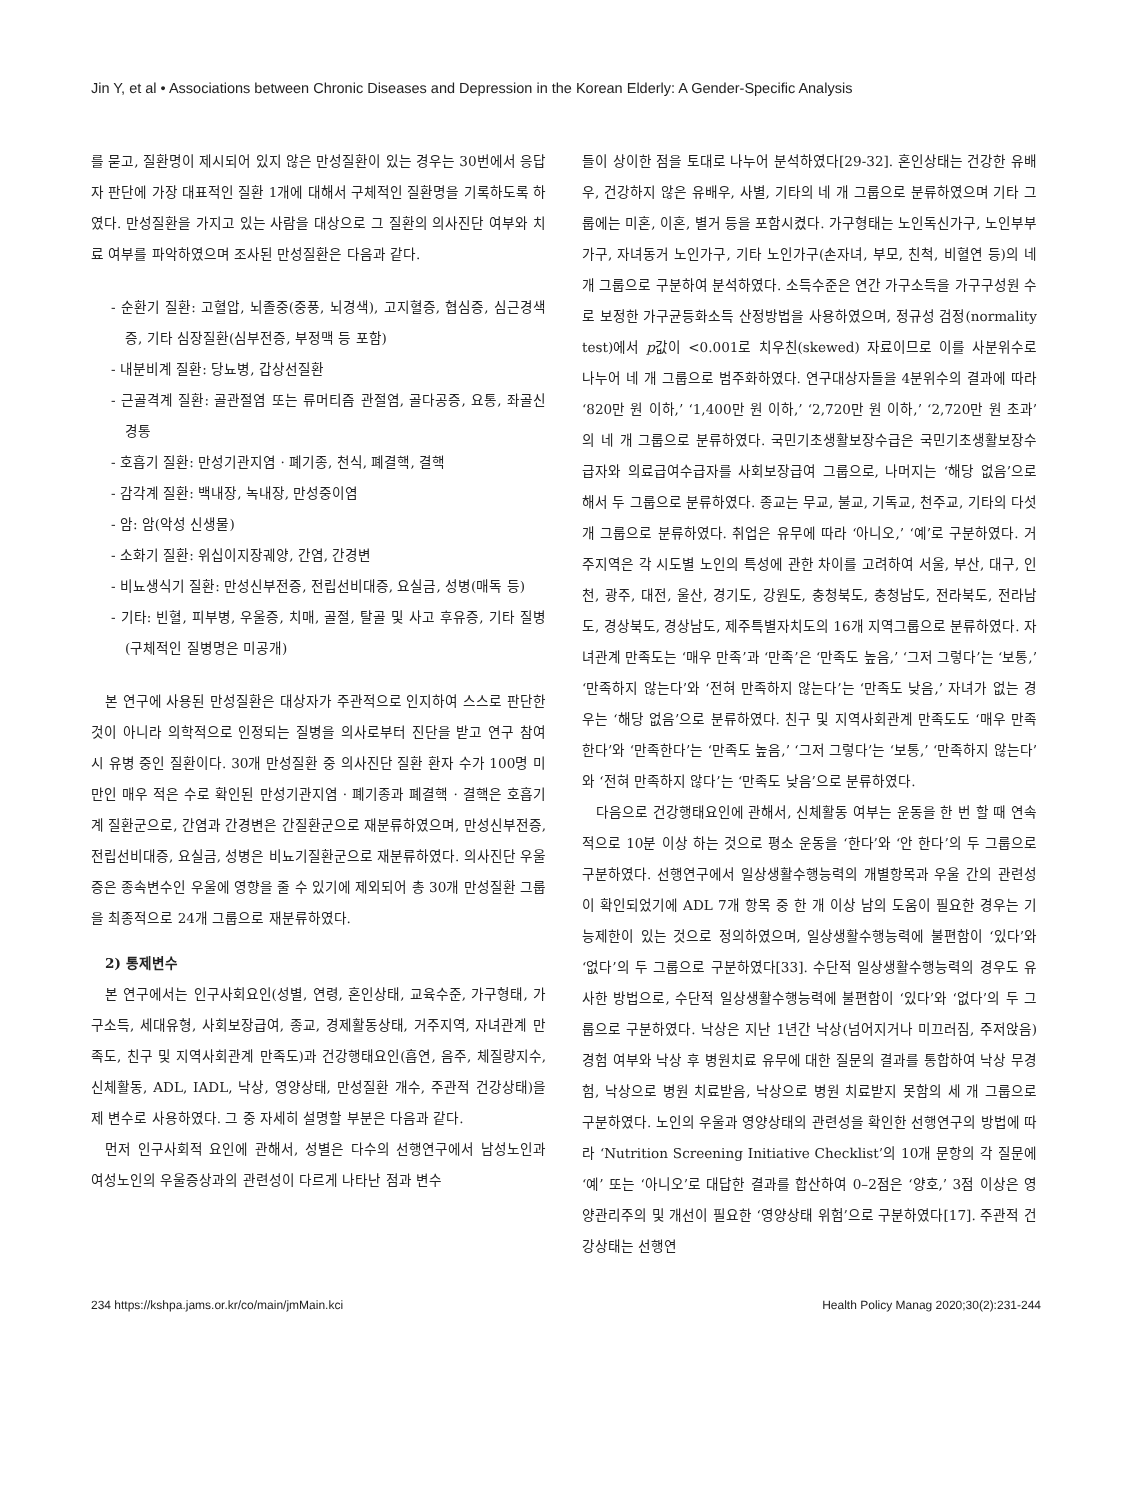Jin Y, et al • Associations between Chronic Diseases and Depression in the Korean Elderly: A Gender-Specific Analysis
를 묻고, 질환명이 제시되어 있지 않은 만성질환이 있는 경우는 30번에서 응답자 판단에 가장 대표적인 질환 1개에 대해서 구체적인 질환명을 기록하도록 하였다. 만성질환을 가지고 있는 사람을 대상으로 그 질환의 의사진단 여부와 치료 여부를 파악하였으며 조사된 만성질환은 다음과 같다.
- 순환기 질환: 고혈압, 뇌졸중(중풍, 뇌경색), 고지혈증, 협심증, 심근경색증, 기타 심장질환(심부전증, 부정맥 등 포함)
- 내분비계 질환: 당뇨병, 갑상선질환
- 근골격계 질환: 골관절염 또는 류머티즘 관절염, 골다공증, 요통, 좌골신경통
- 호흡기 질환: 만성기관지염 · 폐기종, 천식, 폐결핵, 결핵
- 감각계 질환: 백내장, 녹내장, 만성중이염
- 암: 암(악성 신생물)
- 소화기 질환: 위십이지장궤양, 간염, 간경변
- 비뇨생식기 질환: 만성신부전증, 전립선비대증, 요실금, 성병(매독 등)
- 기타: 빈혈, 피부병, 우울증, 치매, 골절, 탈골 및 사고 후유증, 기타 질병(구체적인 질병명은 미공개)
본 연구에 사용된 만성질환은 대상자가 주관적으로 인지하여 스스로 판단한 것이 아니라 의학적으로 인정되는 질병을 의사로부터 진단을 받고 연구 참여 시 유병 중인 질환이다. 30개 만성질환 중 의사진단 질환 환자 수가 100명 미만인 매우 적은 수로 확인된 만성기관지염 · 폐기종과 폐결핵 · 결핵은 호흡기계 질환군으로, 간염과 간경변은 간질환군으로 재분류하였으며, 만성신부전증, 전립선비대증, 요실금, 성병은 비뇨기질환군으로 재분류하였다. 의사진단 우울증은 종속변수인 우울에 영향을 줄 수 있기에 제외되어 총 30개 만성질환 그룹을 최종적으로 24개 그룹으로 재분류하였다.
2) 통제변수
본 연구에서는 인구사회요인(성별, 연령, 혼인상태, 교육수준, 가구형태, 가구소득, 세대유형, 사회보장급여, 종교, 경제활동상태, 거주지역, 자녀관계 만족도, 친구 및 지역사회관계 만족도)과 건강행태요인(흡연, 음주, 체질량지수, 신체활동, ADL, IADL, 낙상, 영양상태, 만성질환 개수, 주관적 건강상태)을 제 변수로 사용하였다. 그 중 자세히 설명할 부분은 다음과 같다.
먼저 인구사회적 요인에 관해서, 성별은 다수의 선행연구에서 남성노인과 여성노인의 우울증상과의 관련성이 다르게 나타난 점과 변수
들이 상이한 점을 토대로 나누어 분석하였다[29-32]. 혼인상태는 건강한 유배우, 건강하지 않은 유배우, 사별, 기타의 네 개 그룹으로 분류하였으며 기타 그룹에는 미혼, 이혼, 별거 등을 포함시켰다. 가구형태는 노인독신가구, 노인부부가구, 자녀동거 노인가구, 기타 노인가구(손자녀, 부모, 친척, 비혈연 등)의 네 개 그룹으로 구분하여 분석하였다. 소득수준은 연간 가구소득을 가구구성원 수로 보정한 가구균등화소득 산정방법을 사용하였으며, 정규성 검정(normality test)에서 p값이 <0.001로 치우친(skewed) 자료이므로 이를 사분위수로 나누어 네 개 그룹으로 범주화하였다. 연구대상자들을 4분위수의 결과에 따라 ‘820만 원 이하,’ ‘1,400만 원 이하,’ ‘2,720만 원 이하,’ ‘2,720만 원 초과’의 네 개 그룹으로 분류하였다. 국민기초생활보장수급은 국민기초생활보장수급자와 의료급여수급자를 사회보장급여 그룹으로, 나머지는 ‘해당 없음’으로 해서 두 그룹으로 분류하였다. 종교는 무교, 불교, 기독교, 천주교, 기타의 다섯 개 그룹으로 분류하였다. 취업은 유무에 따라 ‘아니오,’ ‘예’로 구분하였다. 거주지역은 각 시도별 노인의 특성에 관한 차이를 고려하여 서울, 부산, 대구, 인천, 광주, 대전, 울산, 경기도, 강원도, 충청북도, 충청남도, 전라북도, 전라남도, 경상북도, 경상남도, 제주특별자치도의 16개 지역그룹으로 분류하였다. 자녀관계 만족도는 ‘매우 만족’과 ‘만족’은 ‘만족도 높음,’ ‘그저 그렇다’는 ‘보통,’ ‘만족하지 않는다’와 ‘전혀 만족하지 않는다’는 ‘만족도 낮음,’ 자녀가 없는 경우는 ‘해당 없음’으로 분류하였다. 친구 및 지역사회관계 만족도도 ‘매우 만족한다’와 ‘만족한다’는 ‘만족도 높음,’ ‘그저 그렇다’는 ‘보통,’ ‘만족하지 않는다’와 ‘전혀 만족하지 않다’는 ‘만족도 낮음’으로 분류하였다.
다음으로 건강행태요인에 관해서, 신체활동 여부는 운동을 한 번 할 때 연속적으로 10분 이상 하는 것으로 평소 운동을 ‘한다’와 ‘안 한다’의 두 그룹으로 구분하였다. 선행연구에서 일상생활수행능력의 개별항목과 우울 간의 관련성이 확인되었기에 ADL 7개 항목 중 한 개 이상 남의 도움이 필요한 경우는 기능제한이 있는 것으로 정의하였으며, 일상생활수행능력에 불편함이 ‘있다’와 ‘없다’의 두 그룹으로 구분하였다[33]. 수단적 일상생활수행능력의 경우도 유사한 방법으로, 수단적 일상생활수행능력에 불편함이 ‘있다’와 ‘없다’의 두 그룹으로 구분하였다. 낙상은 지난 1년간 낙상(넘어지거나 미끄러짐, 주저앉음) 경험 여부와 낙상 후 병원치료 유무에 대한 질문의 결과를 통합하여 낙상 무경험, 낙상으로 병원 치료받음, 낙상으로 병원 치료받지 못함의 세 개 그룹으로 구분하였다. 노인의 우울과 영양상태의 관련성을 확인한 선행연구의 방법에 따라 ‘Nutrition Screening Initiative Checklist’의 10개 문항의 각 질문에 ‘예’ 또는 ‘아니오’로 대답한 결과를 합산하여 0–2점은 ‘양호,’ 3점 이상은 영양관리주의 및 개선이 필요한 ‘영양상태 위험’으로 구분하였다[17]. 주관적 건강상태는 선행연
234 https://kshpa.jams.or.kr/co/main/jmMain.kci Health Policy Manag 2020;30(2):231-244